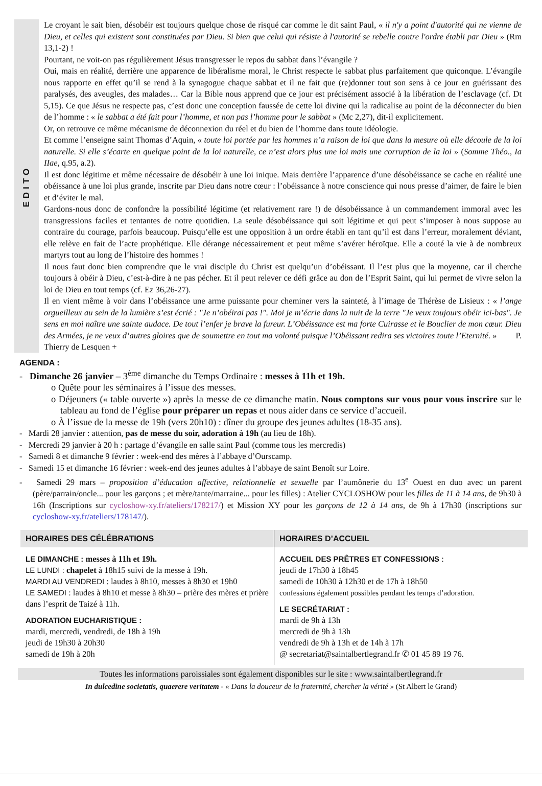EDITO
Le croyant le sait bien, désobéir est toujours quelque chose de risqué car comme le dit saint Paul, « il n'y a point d'autorité qui ne vienne de Dieu, et celles qui existent sont constituées par Dieu. Si bien que celui qui résiste à l'autorité se rebelle contre l'ordre établi par Dieu » (Rm 13,1-2) !
Pourtant, ne voit-on pas régulièrement Jésus transgresser le repos du sabbat dans l’évangile ?
Oui, mais en réalité, derrière une apparence de libéralisme moral, le Christ respecte le sabbat plus parfaitement que quiconque. L’évangile nous rapporte en effet qu’il se rend à la synagogue chaque sabbat et il ne fait que (re)donner tout son sens à ce jour en guérissant des paralysés, des aveugles, des malades… Car la Bible nous apprend que ce jour est précisément associé à la libération de l’esclavage (cf. Dt 5,15). Ce que Jésus ne respecte pas, c’est donc une conception faussée de cette loi divine qui la radicalise au point de la déconnecter du bien de l’homme : « le sabbat a été fait pour l’homme, et non pas l’homme pour le sabbat » (Mc 2,27), dit-il explicitement.
Or, on retrouve ce même mécanisme de déconnexion du réel et du bien de l’homme dans toute idéologie.
Et comme l’enseigne saint Thomas d’Aquin, « toute loi portée par les hommes n’a raison de loi que dans la mesure où elle découle de la loi naturelle. Si elle s’écarte en quelque point de la loi naturelle, ce n’est alors plus une loi mais une corruption de la loi » (Somme Théo., Ia IIae, q.95, a.2).
Il est donc légitime et même nécessaire de désobéir à une loi inique. Mais derrière l’apparence d’une désobéissance se cache en réalité une obéissance à une loi plus grande, inscrite par Dieu dans notre cœur : l’obéissance à notre conscience qui nous presse d’aimer, de faire le bien et d’éviter le mal.
Gardons-nous donc de confondre la possibilité légitime (et relativement rare !) de désobéissance à un commandement immoral avec les transgressions faciles et tentantes de notre quotidien. La seule désobéissance qui soit légitime et qui peut s’imposer à nous suppose au contraire du courage, parfois beaucoup. Puisqu’elle est une opposition à un ordre établi en tant qu’il est dans l’erreur, moralement déviant, elle relève en fait de l’acte prophétique. Elle dérange nécessairement et peut même s’avérer héroïque. Elle a couté la vie à de nombreux martyrs tout au long de l’histoire des hommes !
Il nous faut donc bien comprendre que le vrai disciple du Christ est quelqu’un d’obéissant. Il l’est plus que la moyenne, car il cherche toujours à obéir à Dieu, c’est-à-dire à ne pas pécher. Et il peut relever ce défi grâce au don de l’Esprit Saint, qui lui permet de vivre selon la loi de Dieu en tout temps (cf. Ez 36,26-27).
Il en vient même à voir dans l’obéissance une arme puissante pour cheminer vers la sainteté, à l’image de Thérèse de Lisieux : « l’ange orgueilleux au sein de la lumière s’est écrié : "Je n’obéirai pas !". Moi je m’écrie dans la nuit de la terre "Je veux toujours obéir ici-bas". Je sens en moi naître une sainte audace. De tout l’enfer je brave la fureur. L’Obéissance est ma forte Cuirasse et le Bouclier de mon cœur. Dieu des Armées, je ne veux d’autres gloires que de soumettre en tout ma volonté puisque l’Obéissant redira ses victoires toute l’Eternité. » P. Thierry de Lesquen +
AGENDA :
- Dimanche 26 janvier – 3<sup>ème</sup> dimanche du Temps Ordinaire : messes à 11h et 19h.
o Quête pour les séminaires à l’issue des messes.
o Déjeuners (« table ouverte ») après la messe de ce dimanche matin. Nous comptons sur vous pour vous inscrire sur le tableau au fond de l’église pour préparer un repas et nous aider dans ce service d’accueil.
o À l’issue de la messe de 19h (vers 20h10) : dîner du groupe des jeunes adultes (18-35 ans).
- Mardi 28 janvier : attention, pas de messe du soir, adoration à 19h (au lieu de 18h).
- Mercredi 29 janvier à 20 h : partage d’évangile en salle saint Paul (comme tous les mercredis)
- Samedi 8 et dimanche 9 février : week-end des mères à l’abbaye d’Ourscamp.
- Samedi 15 et dimanche 16 février : week-end des jeunes adultes à l’abbaye de saint Benoît sur Loire.
- Samedi 29 mars – proposition d’éducation affective, relationnelle et sexuelle par l’aumônerie du 13<sup>e</sup> Ouest en duo avec un parent (père/parrain/oncle... pour les garçons ; et mère/tante/marraine... pour les filles) : Atelier CYCLOSHOW pour les filles de 11 à 14 ans, de 9h30 à 16h (Inscriptions sur cycloshow-xy.fr/ateliers/178217/) et Mission XY pour les garçons de 12 à 14 ans, de 9h à 17h30 (inscriptions sur cycloshow-xy.fr/ateliers/178147/).
HORAIRES DES CÉLÉBRATIONS
LE DIMANCHE : messes à 11h et 19h.
LE LUNDI : chapelet à 18h15 suivi de la messe à 19h.
MARDI AU VENDREDI : laudes à 8h10, messes à 8h30 et 19h0
LE SAMEDI : laudes à 8h10 et messe à 8h30 – prière des mères et prière dans l’esprit de Taizé à 11h.
ADORATION EUCHARISTIQUE :
mardi, mercredi, vendredi, de 18h à 19h
jeudi de 19h30 à 20h30
samedi de 19h à 20h
HORAIRES D’ACCUEIL
ACCUEIL DES PRÊTRES ET CONFESSIONS :
jeudi de 17h30 à 18h45
samedi de 10h30 à 12h30 et de 17h à 18h50
confessions également possibles pendant les temps d’adoration.
LE SECRÉTARIAT :
mardi de 9h à 13h
mercredi de 9h à 13h
vendredi de 9h à 13h et de 14h à 17h
@ secretariat@saintalbertlegrand.fr ✆ 01 45 89 19 76.
Toutes les informations paroissiales sont également disponibles sur le site : www.saintalbertlegrand.fr
In dulcedine societatis, quaerere veritatem - « Dans la douceur de la fraternité, chercher la vérité » (St Albert le Grand)